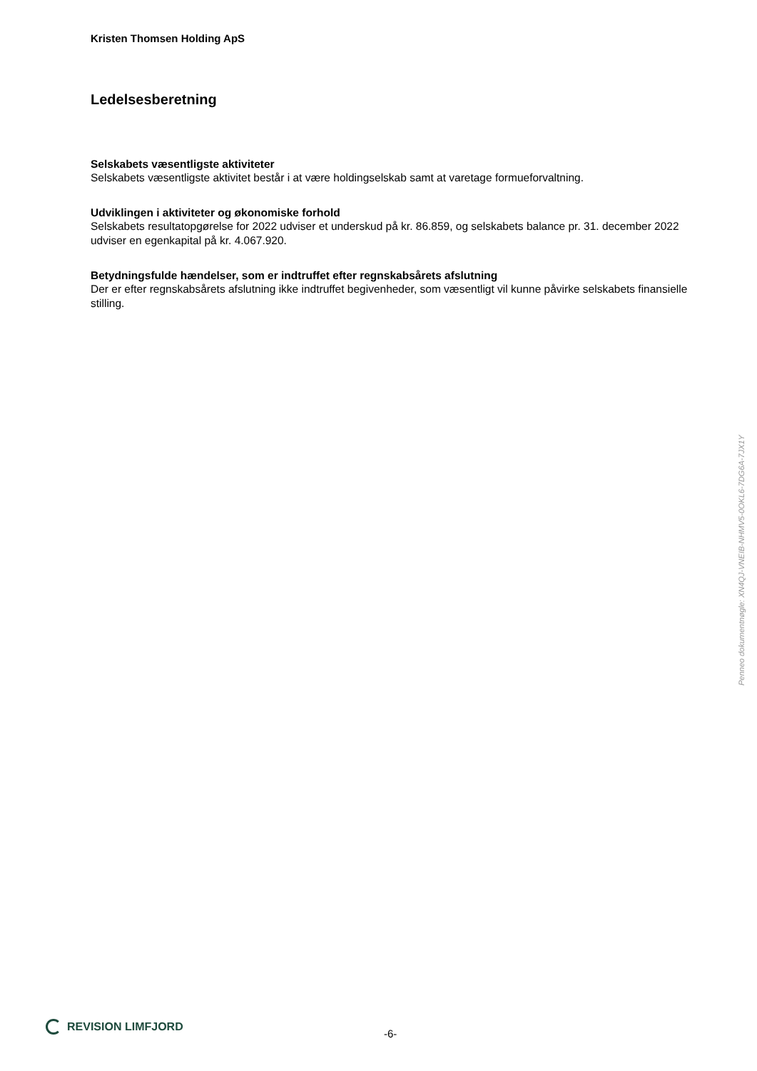Kristen Thomsen Holding ApS
Ledelsesberetning
Selskabets væsentligste aktiviteter
Selskabets væsentligste aktivitet består i at være holdingselskab samt at varetage formueforvaltning.
Udviklingen i aktiviteter og økonomiske forhold
Selskabets resultatopgørelse for 2022 udviser et underskud på kr. 86.859, og selskabets balance pr. 31. december 2022 udviser en egenkapital på kr. 4.067.920.
Betydningsfulde hændelser, som er indtruffet efter regnskabsårets afslutning
Der er efter regnskabsårets afslutning ikke indtruffet begivenheder, som væsentligt vil kunne påvirke selskabets finansielle stilling.
Penneo dokumentnøgle: XN4QJ-VNEIB-NHMV5-0OKL6-7DG6A-7JX1Y
REVISION LIMFJORD
-6-